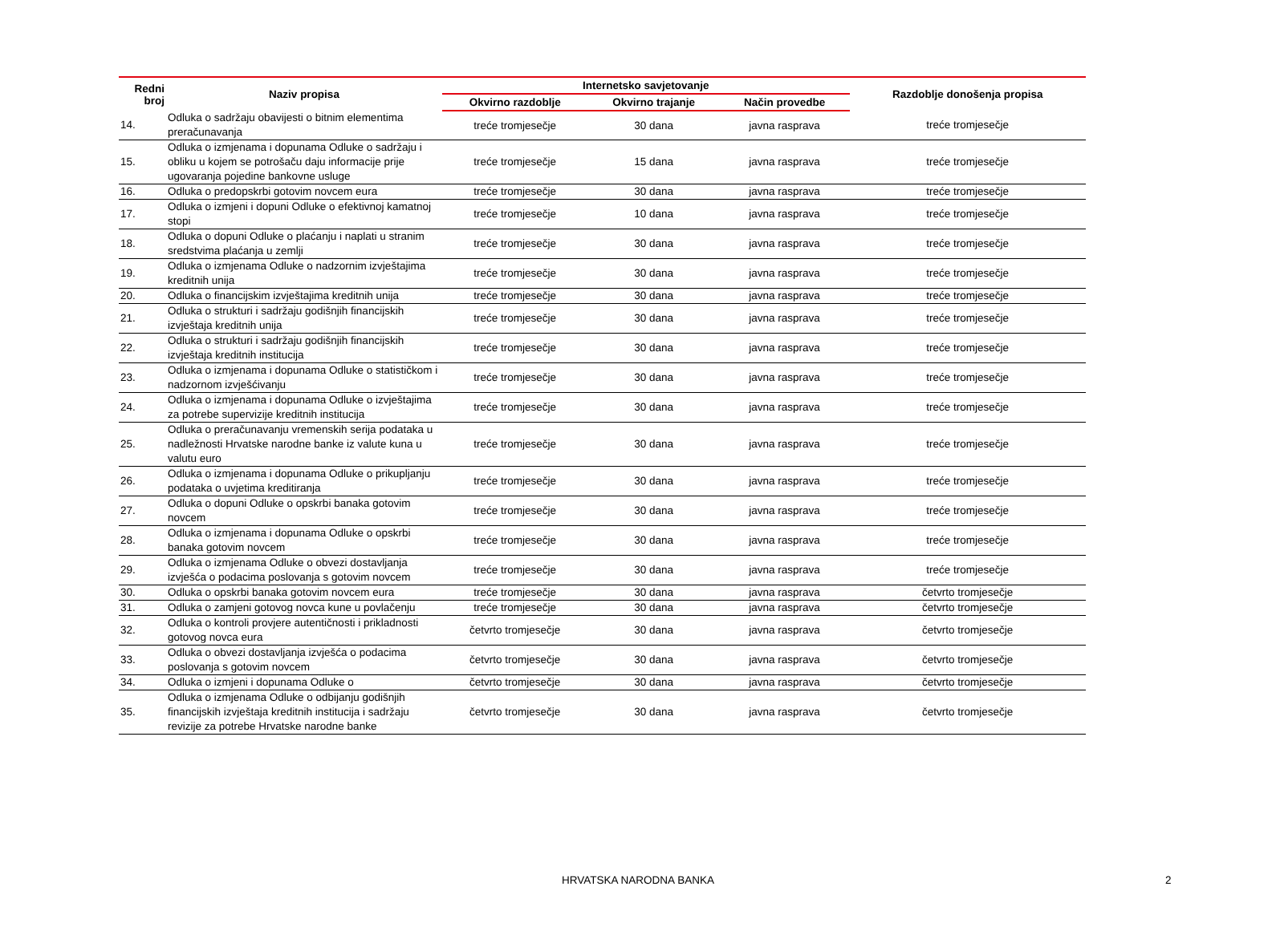| Redni broj | Naziv propisa | Internetsko savjetovanje | | | Razdoblje donošenja propisa |
| --- | --- | --- | --- | --- | --- |
| | | Okvirno razdoblje | Okvirno trajanje | Način provedbe | |
| 14. | Odluka o sadržaju obavijesti o bitnim elementima preračunavanja | treće tromjesečje | 30 dana | javna rasprava | treće tromjesečje |
| 15. | Odluka o izmjenama i dopunama Odluke o sadržaju i obliku u kojem se potrošaču daju informacije prije ugovaranja pojedine bankovne usluge | treće tromjesečje | 15 dana | javna rasprava | treće tromjesečje |
| 16. | Odluka o predopskrbi gotovim novcem eura | treće tromjesečje | 30 dana | javna rasprava | treće tromjesečje |
| 17. | Odluka o izmjeni i dopuni Odluke o efektivnoj kamatnoj stopi | treće tromjesečje | 10 dana | javna rasprava | treće tromjesečje |
| 18. | Odluka o dopuni Odluke o plaćanju i naplati u stranim sredstvima plaćanja u zemlji | treće tromjesečje | 30 dana | javna rasprava | treće tromjesečje |
| 19. | Odluka o izmjenama Odluke o nadzornim izvještajima kreditnih unija | treće tromjesečje | 30 dana | javna rasprava | treće tromjesečje |
| 20. | Odluka o financijskim izvještajima kreditnih unija | treće tromjesečje | 30 dana | javna rasprava | treće tromjesečje |
| 21. | Odluka o strukturi i sadržaju godišnjih financijskih izvještaja kreditnih unija | treće tromjesečje | 30 dana | javna rasprava | treće tromjesečje |
| 22. | Odluka o strukturi i sadržaju godišnjih financijskih izvještaja kreditnih institucija | treće tromjesečje | 30 dana | javna rasprava | treće tromjesečje |
| 23. | Odluka o izmjenama i dopunama Odluke o statističkom i nadzornom izvješćivanju | treće tromjesečje | 30 dana | javna rasprava | treće tromjesečje |
| 24. | Odluka o izmjenama i dopunama Odluke o izvještajima za potrebe supervizije kreditnih institucija | treće tromjesečje | 30 dana | javna rasprava | treće tromjesečje |
| 25. | Odluka o preračunavanju vremenskih serija podataka u nadležnosti Hrvatske narodne banke iz valute kuna u valutu euro | treće tromjesečje | 30 dana | javna rasprava | treće tromjesečje |
| 26. | Odluka o izmjenama i dopunama Odluke o prikupljanju podataka o uvjetima kreditiranja | treće tromjesečje | 30 dana | javna rasprava | treće tromjesečje |
| 27. | Odluka o dopuni Odluke o opskrbi banaka gotovim novcem | treće tromjesečje | 30 dana | javna rasprava | treće tromjesečje |
| 28. | Odluka o izmjenama i dopunama Odluke o opskrbi banaka gotovim novcem | treće tromjesečje | 30 dana | javna rasprava | treće tromjesečje |
| 29. | Odluka o izmjenama Odluke o obvezi dostavljanja izvješća o podacima poslovanja s gotovim novcem | treće tromjesečje | 30 dana | javna rasprava | treće tromjesečje |
| 30. | Odluka o opskrbi banaka gotovim novcem eura | treće tromjesečje | 30 dana | javna rasprava | četvrto tromjesečje |
| 31. | Odluka o zamjeni gotovog novca kune u povlačenju | treće tromjesečje | 30 dana | javna rasprava | četvrto tromjesečje |
| 32. | Odluka o kontroli provjere autentičnosti i prikladnosti gotovog novca eura | četvrto tromjesečje | 30 dana | javna rasprava | četvrto tromjesečje |
| 33. | Odluka o obvezi dostavljanja izvješća o podacima poslovanja s gotovim novcem | četvrto tromjesečje | 30 dana | javna rasprava | četvrto tromjesečje |
| 34. | Odluka o izmjeni i dopunama Odluke o | četvrto tromjesečje | 30 dana | javna rasprava | četvrto tromjesečje |
| 35. | Odluka o izmjenama Odluke o odbijanju godišnjih financijskih izvještaja kreditnih institucija i sadržaju revizije za potrebe Hrvatske narodne banke | četvrto tromjesečje | 30 dana | javna rasprava | četvrto tromjesečje |
HRVATSKA NARODNA BANKA 2